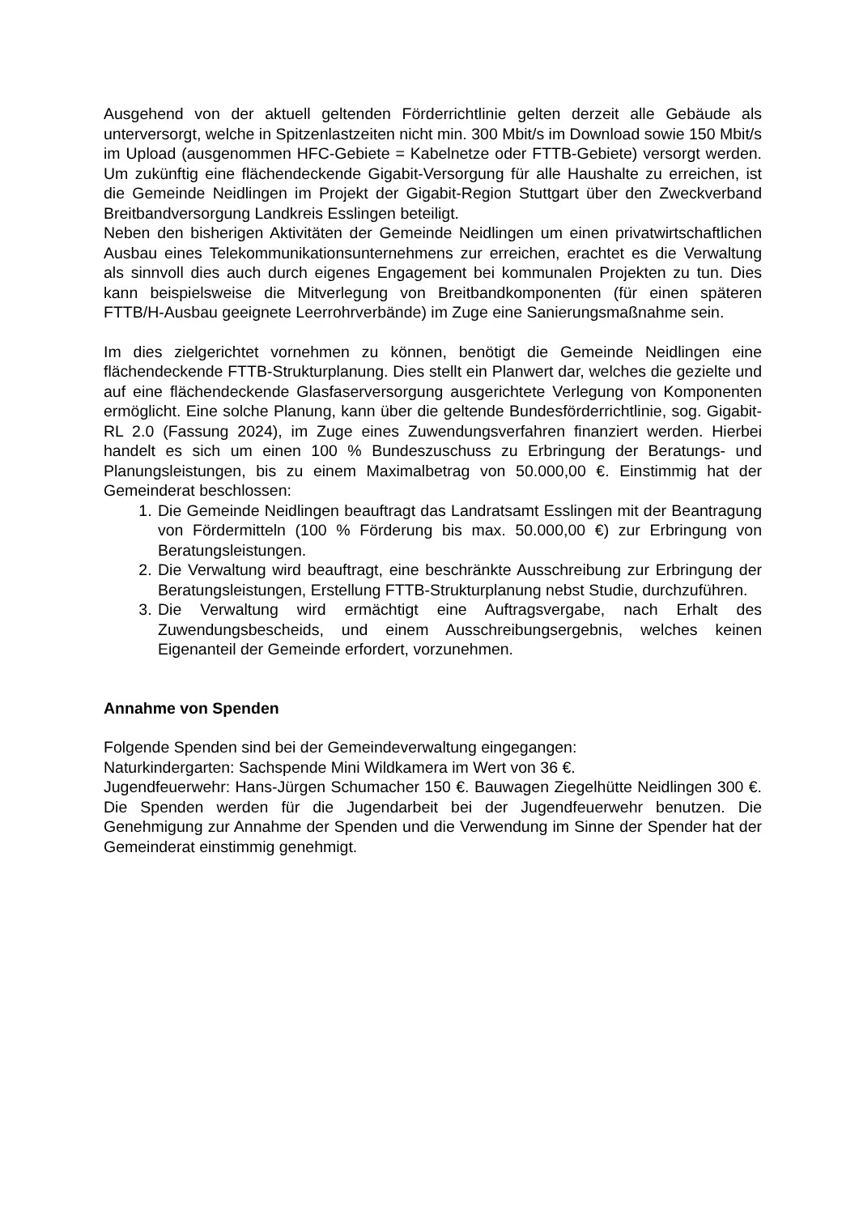Ausgehend von der aktuell geltenden Förderrichtlinie gelten derzeit alle Gebäude als unterversorgt, welche in Spitzenlastzeiten nicht min. 300 Mbit/s im Download sowie 150 Mbit/s im Upload (ausgenommen HFC-Gebiete = Kabelnetze oder FTTB-Gebiete) versorgt werden. Um zukünftig eine flächendeckende Gigabit-Versorgung für alle Haushalte zu erreichen, ist die Gemeinde Neidlingen im Projekt der Gigabit-Region Stuttgart über den Zweckverband Breitbandversorgung Landkreis Esslingen beteiligt.
Neben den bisherigen Aktivitäten der Gemeinde Neidlingen um einen privatwirtschaftlichen Ausbau eines Telekommunikationsunternehmens zur erreichen, erachtet es die Verwaltung als sinnvoll dies auch durch eigenes Engagement bei kommunalen Projekten zu tun. Dies kann beispielsweise die Mitverlegung von Breitbandkomponenten (für einen späteren FTTB/H-Ausbau geeignete Leerrohrverbände) im Zuge eine Sanierungsmaßnahme sein.
Im dies zielgerichtet vornehmen zu können, benötigt die Gemeinde Neidlingen eine flächendeckende FTTB-Strukturplanung. Dies stellt ein Planwert dar, welches die gezielte und auf eine flächendeckende Glasfaserversorgung ausgerichtete Verlegung von Komponenten ermöglicht. Eine solche Planung, kann über die geltende Bundesförderrichtlinie, sog. Gigabit-RL 2.0 (Fassung 2024), im Zuge eines Zuwendungsverfahren finanziert werden. Hierbei handelt es sich um einen 100 % Bundeszuschuss zu Erbringung der Beratungs- und Planungsleistungen, bis zu einem Maximalbetrag von 50.000,00 €. Einstimmig hat der Gemeinderat beschlossen:
1. Die Gemeinde Neidlingen beauftragt das Landratsamt Esslingen mit der Beantragung von Fördermitteln (100 % Förderung bis max. 50.000,00 €) zur Erbringung von Beratungsleistungen.
2. Die Verwaltung wird beauftragt, eine beschränkte Ausschreibung zur Erbringung der Beratungsleistungen, Erstellung FTTB-Strukturplanung nebst Studie, durchzuführen.
3. Die Verwaltung wird ermächtigt eine Auftragsvergabe, nach Erhalt des Zuwendungsbescheids, und einem Ausschreibungsergebnis, welches keinen Eigenanteil der Gemeinde erfordert, vorzunehmen.
Annahme von Spenden
Folgende Spenden sind bei der Gemeindeverwaltung eingegangen:
Naturkindergarten: Sachspende Mini Wildkamera im Wert von 36 €.
Jugendfeuerwehr: Hans-Jürgen Schumacher 150 €. Bauwagen Ziegelhütte Neidlingen 300 €. Die Spenden werden für die Jugendarbeit bei der Jugendfeuerwehr benutzen. Die Genehmigung zur Annahme der Spenden und die Verwendung im Sinne der Spender hat der Gemeinderat einstimmig genehmigt.